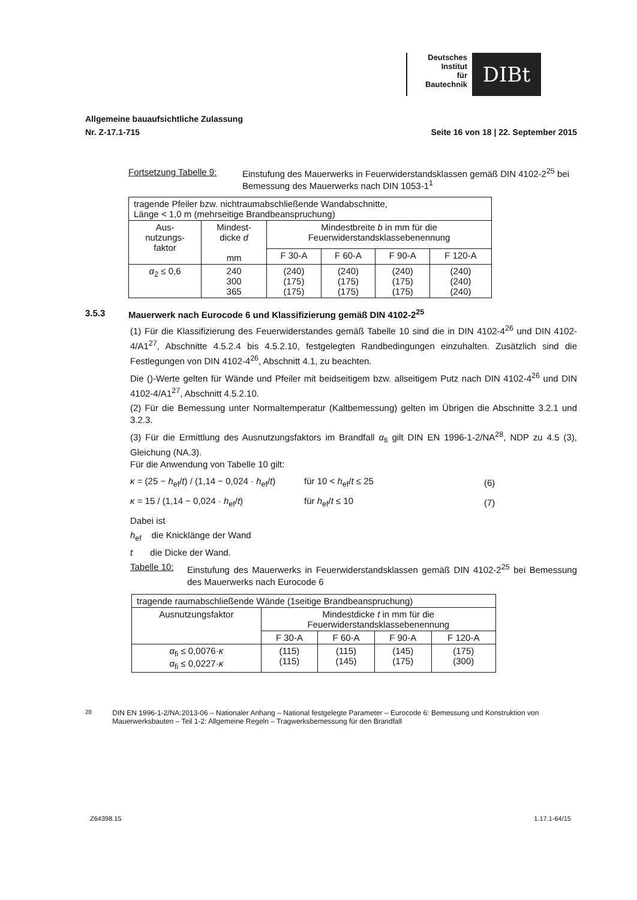Deutsches
Institut
für
Bautechnik
DIBt
Allgemeine bauaufsichtliche Zulassung
Nr. Z-17.1-715 Seite 16 von 18 | 22. September 2015
Fortsetzung Tabelle 9: Einstufung des Mauerwerks in Feuerwiderstandsklassen gemäß DIN 4102-2<sup>25</sup> bei Bemessung des Mauerwerks nach DIN 1053-1<sup>1</sup>
| tragende Pfeiler bzw. nichtraumabschließende Wandabschnitte, Länge < 1,0 m (mehrseitige Brandbeanspruchung) | | | | | |
| Aus- nutzungs- faktor | Mindest- dicke d mm | Mindestbreite b in mm für die Feuerwiderstandsklassebenennung | | | |
| | | F 30-A | F 60-A | F 90-A | F 120-A |
| α<sub>2</sub> ≤ 0,6 | 240 300 365 | (240) (175) (175) | (240) (175) (175) | (240) (175) (175) | (240) (240) (240) |
3.5.3 Mauerwerk nach Eurocode 6 und Klassifizierung gemäß DIN 4102-2<sup>25</sup>
(1) Für die Klassifizierung des Feuerwiderstandes gemäß Tabelle 10 sind die in DIN 4102-4<sup>26</sup> und DIN 4102-4/A1<sup>27</sup>, Abschnitte 4.5.2.4 bis 4.5.2.10, festgelegten Randbedingungen einzuhalten. Zusätzlich sind die Festlegungen von DIN 4102-4<sup>26</sup>, Abschnitt 4.1, zu beachten.
Die ()-Werte gelten für Wände und Pfeiler mit beidseitigem bzw. allseitigem Putz nach DIN 4102-4<sup>26</sup> und DIN 4102-4/A1<sup>27</sup>, Abschnitt 4.5.2.10.
(2) Für die Bemessung unter Normaltemperatur (Kaltbemessung) gelten im Übrigen die Abschnitte 3.2.1 und 3.2.3.
(3) Für die Ermittlung des Ausnutzungsfaktors im Brandfall α<sub>fi</sub> gilt DIN EN 1996-1-2/NA<sup>28</sup>, NDP zu 4.5 (3), Gleichung (NA.3).
Für die Anwendung von Tabelle 10 gilt:
κ = (25 − h<sub>ef</sub>/t) / (1,14 − 0,024 · h<sub>ef</sub>/t) für 10 < h<sub>ef</sub>/t ≤ 25 (6)
κ = 15 / (1,14 − 0,024 · h<sub>ef</sub>/t) für h<sub>ef</sub>/t ≤ 10 (7)
Dabei ist
h<sub>ef</sub> die Knicklänge der Wand
t die Dicke der Wand.
Tabelle 10: Einstufung des Mauerwerks in Feuerwiderstandsklassen gemäß DIN 4102-2<sup>25</sup> bei Bemessung des Mauerwerks nach Eurocode 6
| tragende raumabschließende Wände (1seitige Brandbeanspruchung) | | | | |
| Ausnutzungsfaktor | Mindestdicke t in mm für die Feuerwiderstandsklassebenennung | | | |
| | F 30-A | F 60-A | F 90-A | F 120-A |
| α<sub>fi</sub> ≤ 0,0076· κ α<sub>fi</sub> ≤ 0,0227· κ | (115) (115) | (115) (145) | (145) (175) | (175) (300) |
<sup>28</sup> DIN EN 1996-1-2/NA:2013-06 – Nationaler Anhang – National festgelegte Parameter – Eurocode 6: Bemessung und Konstruktion von Mauerwerksbauten – Teil 1-2: Allgemeine Regeln – Tragwerksbemessung für den Brandfall
Z64398.15 1.17.1-64/15